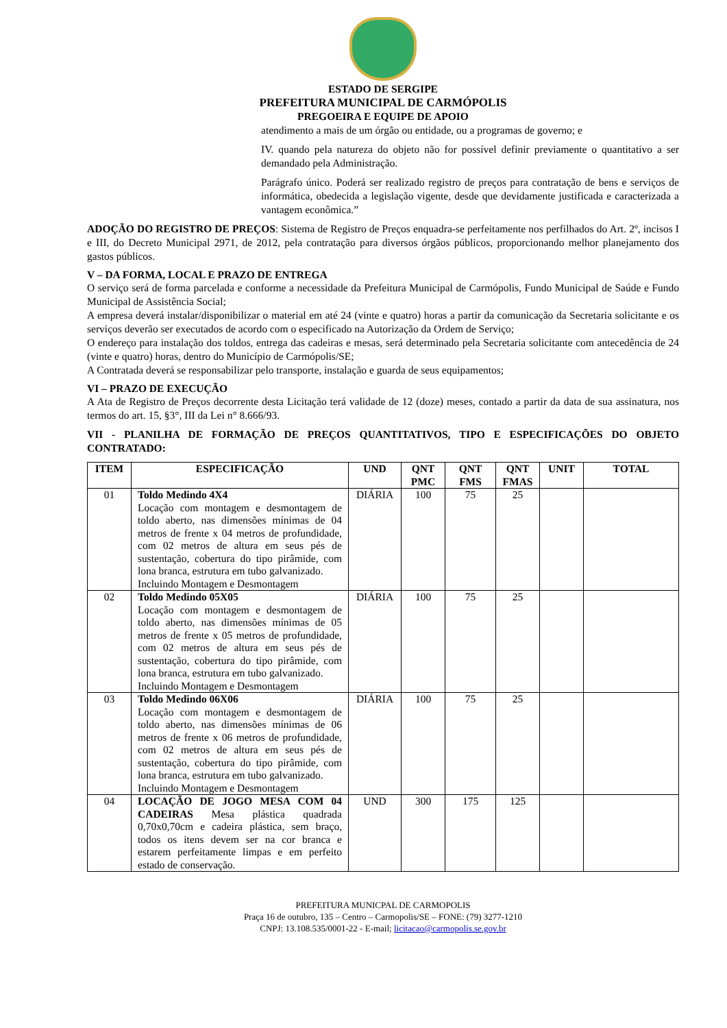ESTADO DE SERGIPE
PREFEITURA MUNICIPAL DE CARMÓPOLIS
PREGOEIRA E EQUIPE DE APOIO
atendimento a mais de um órgão ou entidade, ou a programas de governo; e
IV. quando pela natureza do objeto não for possível definir previamente o quantitativo a ser demandado pela Administração.
Parágrafo único. Poderá ser realizado registro de preços para contratação de bens e serviços de informática, obedecida a legislação vigente, desde que devidamente justificada e caracterizada a vantagem econômica.”
ADOÇÃO DO REGISTRO DE PREÇOS: Sistema de Registro de Preços enquadra-se perfeitamente nos perfilhados do Art. 2º, incisos I e III, do Decreto Municipal 2971, de 2012, pela contratação para diversos órgãos públicos, proporcionando melhor planejamento dos gastos públicos.
V – DA FORMA, LOCAL E PRAZO DE ENTREGA
O serviço será de forma parcelada e conforme a necessidade da Prefeitura Municipal de Carmópolis, Fundo Municipal de Saúde e Fundo Municipal de Assistência Social;
A empresa deverá instalar/disponibilizar o material em até 24 (vinte e quatro) horas a partir da comunicação da Secretaria solicitante e os serviços deverão ser executados de acordo com o especificado na Autorização da Ordem de Serviço;
O endereço para instalação dos toldos, entrega das cadeiras e mesas, será determinado pela Secretaria solicitante com antecedência de 24 (vinte e quatro) horas, dentro do Município de Carmópolis/SE;
A Contratada deverá se responsabilizar pelo transporte, instalação e guarda de seus equipamentos;
VI – PRAZO DE EXECUÇÃO
A Ata de Registro de Preços decorrente desta Licitação terá validade de 12 (doze) meses, contado a partir da data de sua assinatura, nos termos do art. 15, §3°, III da Lei n° 8.666/93.
VII - PLANILHA DE FORMAÇÃO DE PREÇOS QUANTITATIVOS, TIPO E ESPECIFICAÇÕES DO OBJETO CONTRATADO:
| ITEM | ESPECIFICAÇÃO | UND | QNT PMC | QNT FMS | QNT FMAS | UNIT | TOTAL |
| --- | --- | --- | --- | --- | --- | --- | --- |
| 01 | Toldo Medindo 4X4 Locação com montagem e desmontagem de toldo aberto, nas dimensões mínimas de 04 metros de frente x 04 metros de profundidade, com 02 metros de altura em seus pés de sustentação, cobertura do tipo pirâmide, com lona branca, estrutura em tubo galvanizado. Incluindo Montagem e Desmontagem | DIÁRIA | 100 | 75 | 25 | | |
| 02 | Toldo Medindo 05X05 Locação com montagem e desmontagem de toldo aberto, nas dimensões mínimas de 05 metros de frente x 05 metros de profundidade, com 02 metros de altura em seus pés de sustentação, cobertura do tipo pirâmide, com lona branca, estrutura em tubo galvanizado. Incluindo Montagem e Desmontagem | DIÁRIA | 100 | 75 | 25 | | |
| 03 | Toldo Medindo 06X06 Locação com montagem e desmontagem de toldo aberto, nas dimensões mínimas de 06 metros de frente x 06 metros de profundidade, com 02 metros de altura em seus pés de sustentação, cobertura do tipo pirâmide, com lona branca, estrutura em tubo galvanizado. Incluindo Montagem e Desmontagem | DIÁRIA | 100 | 75 | 25 | | |
| 04 | LOCAÇÃO DE JOGO MESA COM 04 CADEIRAS Mesa plástica quadrada 0,70x0,70cm e cadeira plástica, sem braço, todos os itens devem ser na cor branca e estarem perfeitamente limpas e em perfeito estado de conservação. | UND | 300 | 175 | 125 | | |
PREFEITURA MUNICPAL DE CARMOPOLIS
Praça 16 de outubro, 135 – Centro – Carmopolis/SE – FONE: (79) 3277-1210
CNPJ: 13.108.535/0001-22 - E-mail; licitacao@carmopolis.se.gov.br